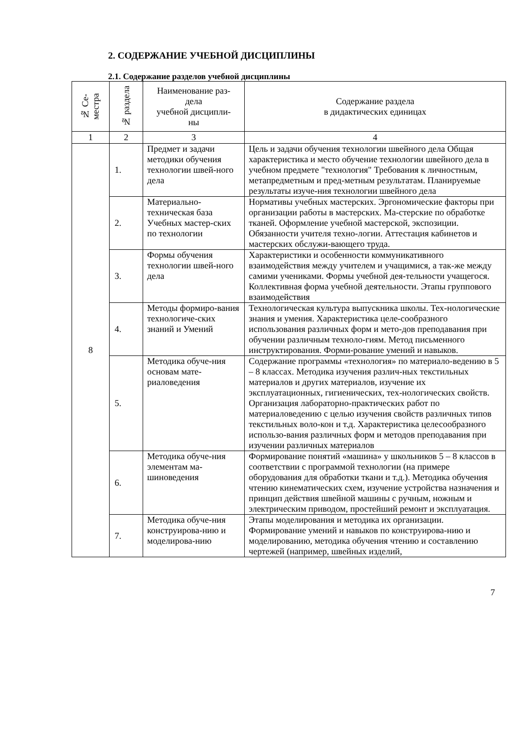2. СОДЕРЖАНИЕ УЧЕБНОЙ ДИСЦИПЛИНЫ
2.1. Содержание разделов учебной дисциплины
| № Се- местра | № раздела | Наименование раз- дела учебной дисципли- ны | Содержание раздела в дидактических единицах |
| --- | --- | --- | --- |
| 1 | 2 | 3 | 4 |
| 8 | 1. | Предмет и задачи методики обучения технологии швей-ного дела | Цель и задачи обучения технологии швейного дела Общая характеристика и место обучение технологии швейного дела в учебном предмете "технология" Требования к личностным, метапредметным и пред-метным результатам. Планируемые результаты изуче-ния технологии швейного дела |
| | 2. | Материально-техническая база Учебных мастер-ских по технологии | Нормативы учебных мастерских. Эргономические факторы при организации работы в мастерских. Ма-стерские по обработке тканей. Оформление учебной мастерской, экспозиции. Обязанности учителя техно-логии. Аттестация кабинетов и мастерских обслужи-вающего труда. |
| | 3. | Формы обучения технологии швей-ного дела | Характеристики и особенности коммуникативного взаимодействия между учителем и учащимися, а так-же между самими учениками. Формы учебной дея-тельности учащегося. Коллективная форма учебной деятельности. Этапы группового взаимодействия |
| | 4. | Методы формиро-вания технологиче-ских знаний и Умений | Технологическая культура выпускника школы. Тех-нологические знания и умения. Характеристика целе-сообразного использования различных форм и мето-дов преподавания при обучении различным техноло-гиям. Метод письменного инструктирования. Форми-рование умений и навыков. |
| | 5. | Методика обуче-ния основам мате-риаловедения | Содержание программы «технология» по материало-ведению в 5 – 8 классах. Методика изучения различ-ных текстильных материалов и других материалов, изучение их эксплуатационных, гигиенических, тех-нологических свойств. Организация лабораторно-практических работ по материаловедению с целью изучения свойств различных типов текстильных воло-кон и т.д. Характеристика целесообразного использо-вания различных форм и методов преподавания при изучении различных материалов |
| | 6. | Методика обуче-ния элементам ма-шиноведения | Формирование понятий «машина» у школьников 5 – 8 классов в соответствии с программой технологии (на примере оборудования для обработки ткани и т.д.). Методика обучения чтению кинематических схем, изучение устройства назначения и принцип действия швейной машины с ручным, ножным и электрическим приводом, простейший ремонт и эксплуатация. |
| | 7. | Методика обуче-ния конструирова-нию и моделирова-нию | Этапы моделирования и методика их организации. Формирование умений и навыков по конструирова-нию и моделированию, методика обучения чтению и составлению чертежей (например, швейных изделий, |
7